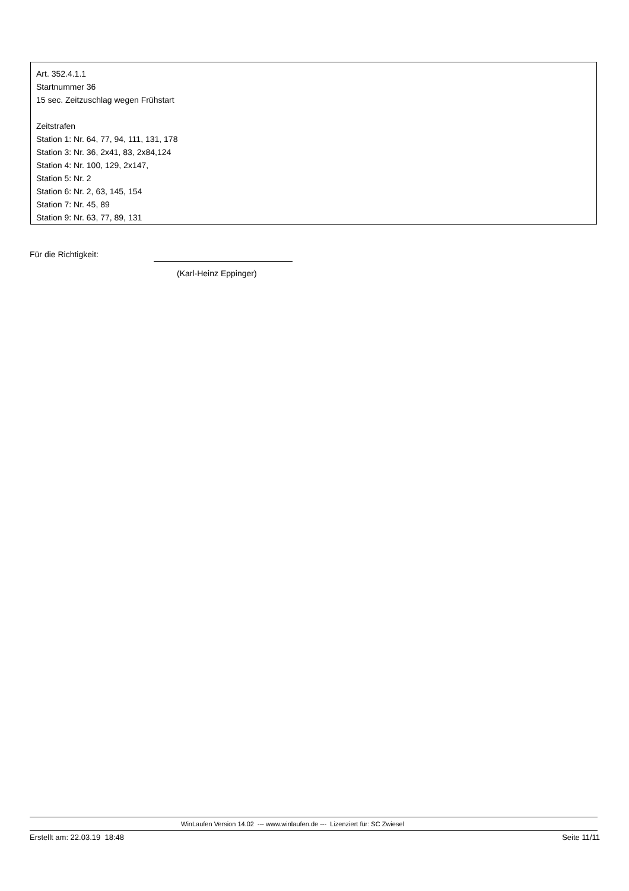Art. 352.4.1.1
Startnummer 36
15 sec. Zeitzuschlag wegen Frühstart
Zeitstrafen
Station 1: Nr. 64, 77, 94, 111, 131, 178
Station 3: Nr. 36, 2x41, 83, 2x84,124
Station 4: Nr. 100, 129, 2x147,
Station 5: Nr. 2
Station 6: Nr. 2, 63, 145, 154
Station 7: Nr. 45, 89
Station 9: Nr. 63, 77, 89, 131
Für die Richtigkeit:
(Karl-Heinz Eppinger)
WinLaufen Version 14.02 --- www.winlaufen.de --- Lizenziert für: SC Zwiesel
Erstellt am: 22.03.19 18:48 Seite 11/11